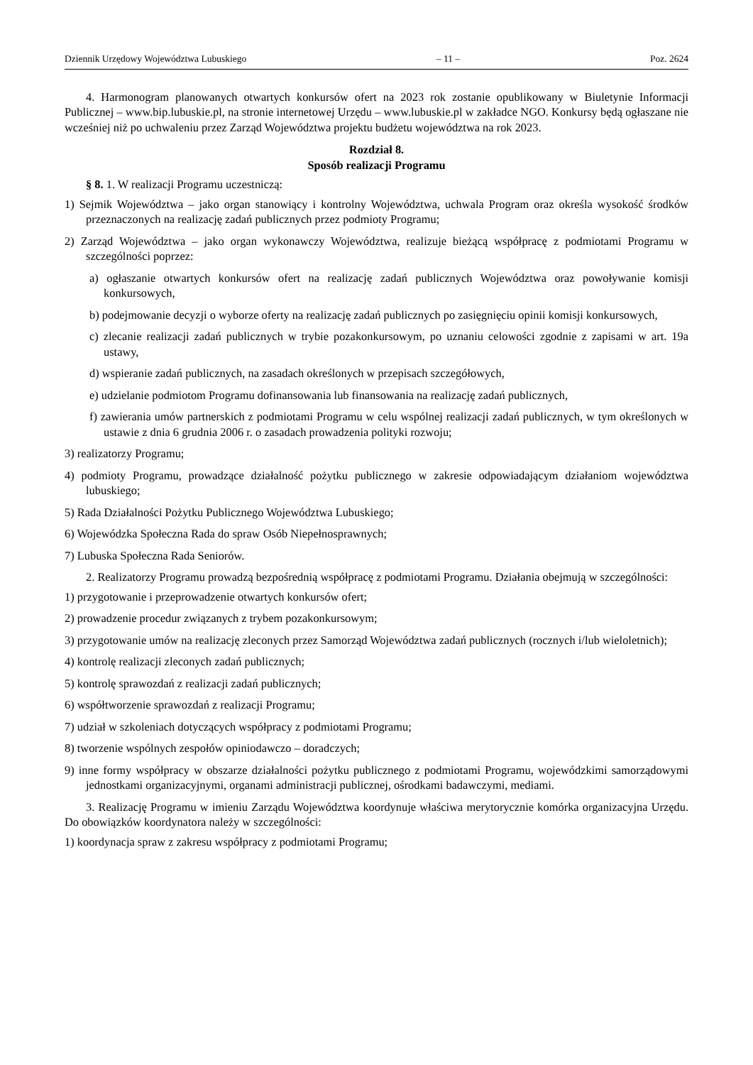Dziennik Urzędowy Województwa Lubuskiego – 11 – Poz. 2624
4. Harmonogram planowanych otwartych konkursów ofert na 2023 rok zostanie opublikowany w Biuletynie Informacji Publicznej – www.bip.lubuskie.pl, na stronie internetowej Urzędu – www.lubuskie.pl w zakładce NGO. Konkursy będą ogłaszane nie wcześniej niż po uchwaleniu przez Zarząd Województwa projektu budżetu województwa na rok 2023.
Rozdział 8.
Sposób realizacji Programu
§ 8. 1. W realizacji Programu uczestniczą:
1) Sejmik Województwa – jako organ stanowiący i kontrolny Województwa, uchwala Program oraz określa wysokość środków przeznaczonych na realizację zadań publicznych przez podmioty Programu;
2) Zarząd Województwa – jako organ wykonawczy Województwa, realizuje bieżącą współpracę z podmiotami Programu w szczególności poprzez:
a) ogłaszanie otwartych konkursów ofert na realizację zadań publicznych Województwa oraz powoływanie komisji konkursowych,
b) podejmowanie decyzji o wyborze oferty na realizację zadań publicznych po zasięgnięciu opinii komisji konkursowych,
c) zlecanie realizacji zadań publicznych w trybie pozakonkursowym, po uznaniu celowości zgodnie z zapisami w art. 19a ustawy,
d) wspieranie zadań publicznych, na zasadach określonych w przepisach szczegółowych,
e) udzielanie podmiotom Programu dofinansowania lub finansowania na realizację zadań publicznych,
f) zawierania umów partnerskich z podmiotami Programu w celu wspólnej realizacji zadań publicznych, w tym określonych w ustawie z dnia 6 grudnia 2006 r. o zasadach prowadzenia polityki rozwoju;
3) realizatorzy Programu;
4) podmioty Programu, prowadzące działalność pożytku publicznego w zakresie odpowiadającym działaniom województwa lubuskiego;
5) Rada Działalności Pożytku Publicznego Województwa Lubuskiego;
6) Wojewódzka Społeczna Rada do spraw Osób Niepełnosprawnych;
7) Lubuska Społeczna Rada Seniorów.
2. Realizatorzy Programu prowadzą bezpośrednią współpracę z podmiotami Programu. Działania obejmują w szczególności:
1) przygotowanie i przeprowadzenie otwartych konkursów ofert;
2) prowadzenie procedur związanych z trybem pozakonkursowym;
3) przygotowanie umów na realizację zleconych przez Samorząd Województwa zadań publicznych (rocznych i/lub wieloletnich);
4) kontrolę realizacji zleconych zadań publicznych;
5) kontrolę sprawozdań z realizacji zadań publicznych;
6) współtworzenie sprawozdań z realizacji Programu;
7) udział w szkoleniach dotyczących współpracy z podmiotami Programu;
8) tworzenie wspólnych zespołów opiniodawczo – doradczych;
9) inne formy współpracy w obszarze działalności pożytku publicznego z podmiotami Programu, wojewódzkimi samorządowymi jednostkami organizacyjnymi, organami administracji publicznej, ośrodkami badawczymi, mediami.
3. Realizację Programu w imieniu Zarządu Województwa koordynuje właściwa merytorycznie komórka organizacyjna Urzędu. Do obowiązków koordynatora należy w szczególności:
1) koordynacja spraw z zakresu współpracy z podmiotami Programu;